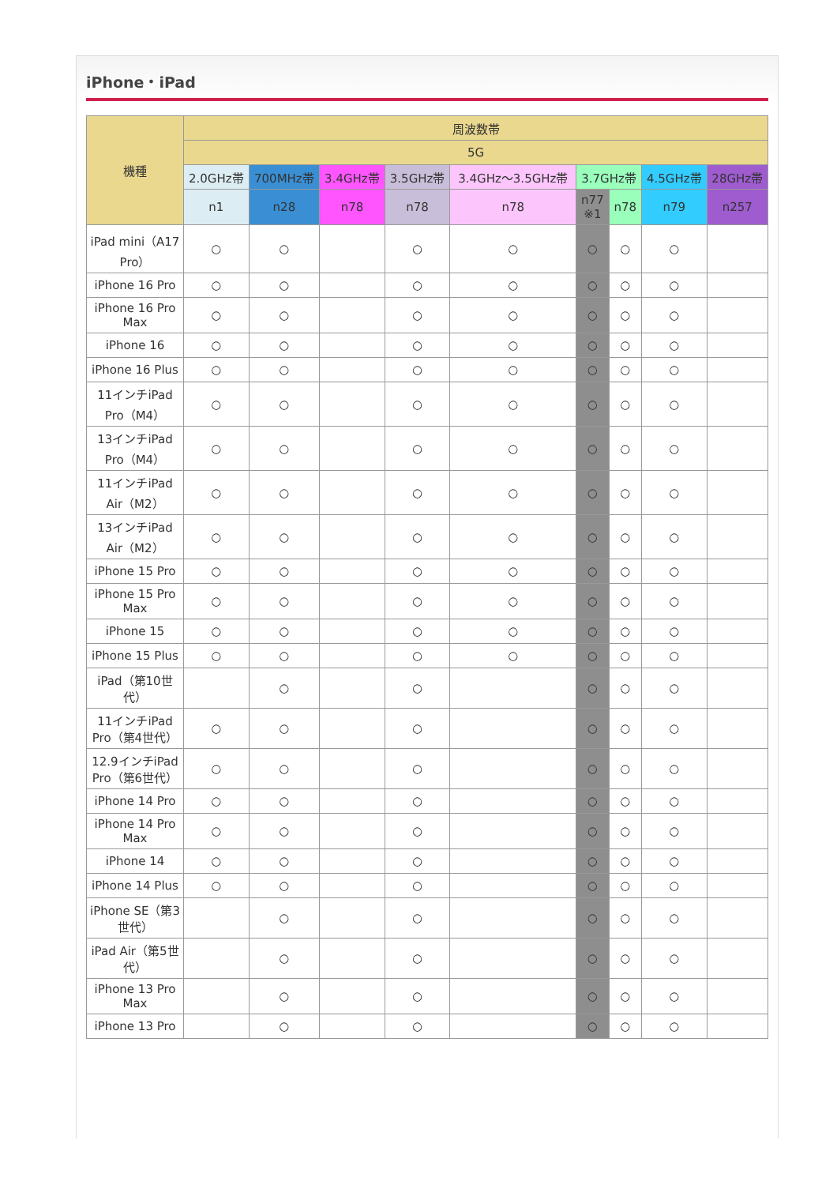iPhone・iPad
| 機種 | 周波数帯 | | | | | | | | |
| --- | --- | --- | --- | --- | --- | --- | --- | --- | --- |
| | 5G | | | | | | | | |
| | 2.0GHz帯 | 700MHz帯 | 3.4GHz帯 | 3.5GHz帯 | 3.4GHz～3.5GHz帯 | 3.7GHz帯 | | 4.5GHz帯 | 28GHz帯 |
| | n1 | n28 | n78 | n78 | n78 | n77 ※1 | n78 | n79 | n257 |
| iPad mini（A17 Pro） | ○ | ○ | | ○ | ○ | ○ | ○ | ○ | |
| iPhone 16 Pro | ○ | ○ | | ○ | ○ | ○ | ○ | ○ | |
| iPhone 16 Pro Max | ○ | ○ | | ○ | ○ | ○ | ○ | ○ | |
| iPhone 16 | ○ | ○ | | ○ | ○ | ○ | ○ | ○ | |
| iPhone 16 Plus | ○ | ○ | | ○ | ○ | ○ | ○ | ○ | |
| 11インチiPad Pro（M4） | ○ | ○ | | ○ | ○ | ○ | ○ | ○ | |
| 13インチiPad Pro（M4） | ○ | ○ | | ○ | ○ | ○ | ○ | ○ | |
| 11インチiPad Air（M2） | ○ | ○ | | ○ | ○ | ○ | ○ | ○ | |
| 13インチiPad Air（M2） | ○ | ○ | | ○ | ○ | ○ | ○ | ○ | |
| iPhone 15 Pro | ○ | ○ | | ○ | ○ | ○ | ○ | ○ | |
| iPhone 15 Pro Max | ○ | ○ | | ○ | ○ | ○ | ○ | ○ | |
| iPhone 15 | ○ | ○ | | ○ | ○ | ○ | ○ | ○ | |
| iPhone 15 Plus | ○ | ○ | | ○ | ○ | ○ | ○ | ○ | |
| iPad（第10世代） | | ○ | | ○ | | ○ | ○ | ○ | |
| 11インチiPad Pro（第4世代） | ○ | ○ | | ○ | | ○ | ○ | ○ | |
| 12.9インチiPad Pro（第6世代） | ○ | ○ | | ○ | | ○ | ○ | ○ | |
| iPhone 14 Pro | ○ | ○ | | ○ | | ○ | ○ | ○ | |
| iPhone 14 Pro Max | ○ | ○ | | ○ | | ○ | ○ | ○ | |
| iPhone 14 | ○ | ○ | | ○ | | ○ | ○ | ○ | |
| iPhone 14 Plus | ○ | ○ | | ○ | | ○ | ○ | ○ | |
| iPhone SE（第3世代） | | ○ | | ○ | | ○ | ○ | ○ | |
| iPad Air（第5世代） | | ○ | | ○ | | ○ | ○ | ○ | |
| iPhone 13 Pro Max | | ○ | | ○ | | ○ | ○ | ○ | |
| iPhone 13 Pro | | ○ | | ○ | | ○ | ○ | ○ | |